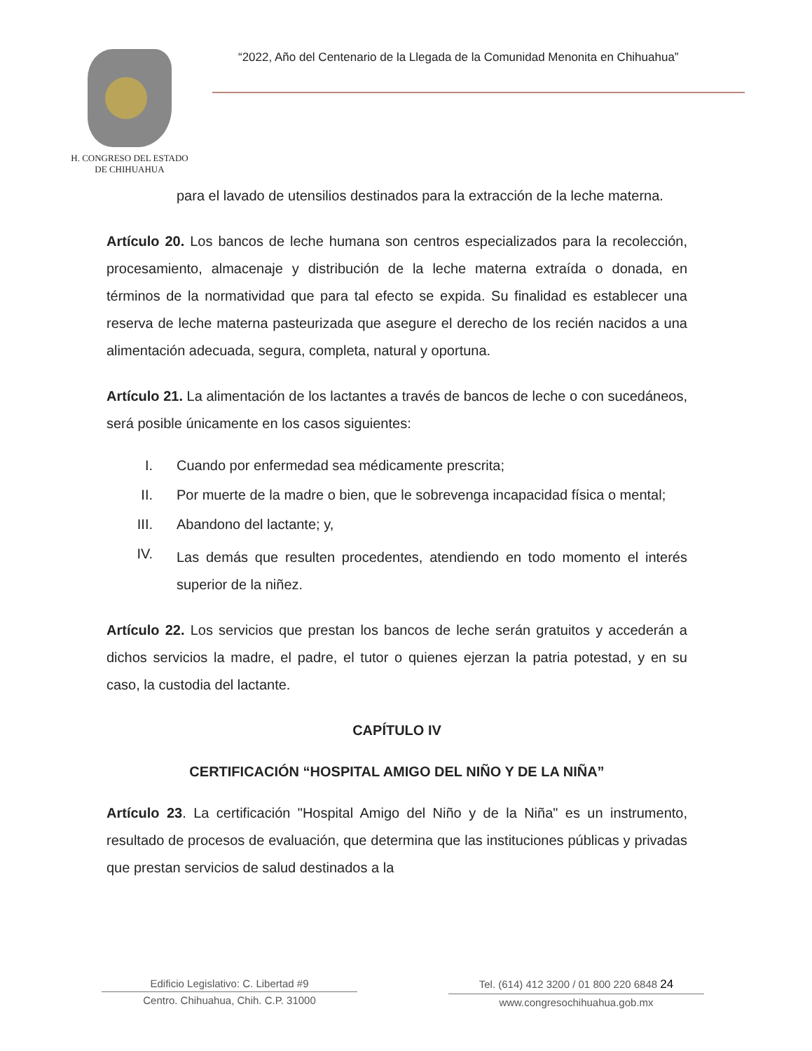H. CONGRESO DEL ESTADO
DE CHIHUAHUA
“2022, Año del Centenario de la Llegada de la Comunidad Menonita en Chihuahua”
para el lavado de utensilios destinados para la extracción de la leche materna.
Artículo 20. Los bancos de leche humana son centros especializados para la recolección, procesamiento, almacenaje y distribución de la leche materna extraída o donada, en términos de la normatividad que para tal efecto se expida. Su finalidad es establecer una reserva de leche materna pasteurizada que asegure el derecho de los recién nacidos a una alimentación adecuada, segura, completa, natural y oportuna.
Artículo 21. La alimentación de los lactantes a través de bancos de leche o con sucedáneos, será posible únicamente en los casos siguientes:
I. Cuando por enfermedad sea médicamente prescrita;
II. Por muerte de la madre o bien, que le sobrevenga incapacidad física o mental;
III. Abandono del lactante; y,
IV. Las demás que resulten procedentes, atendiendo en todo momento el interés superior de la niñez.
Artículo 22. Los servicios que prestan los bancos de leche serán gratuitos y accederán a dichos servicios la madre, el padre, el tutor o quienes ejerzan la patria potestad, y en su caso, la custodia del lactante.
CAPÍTULO IV
CERTIFICACIÓN “HOSPITAL AMIGO DEL NIÑO Y DE LA NIÑA”
Artículo 23. La certificación "Hospital Amigo del Niño y de la Niña" es un instrumento, resultado de procesos de evaluación, que determina que las instituciones públicas y privadas que prestan servicios de salud destinados a la
Edificio Legislativo: C. Libertad #9
Centro. Chihuahua, Chih. C.P. 31000
Tel. (614) 412 3200 / 01 800 220 6848 24
www.congresochihuahua.gob.mx